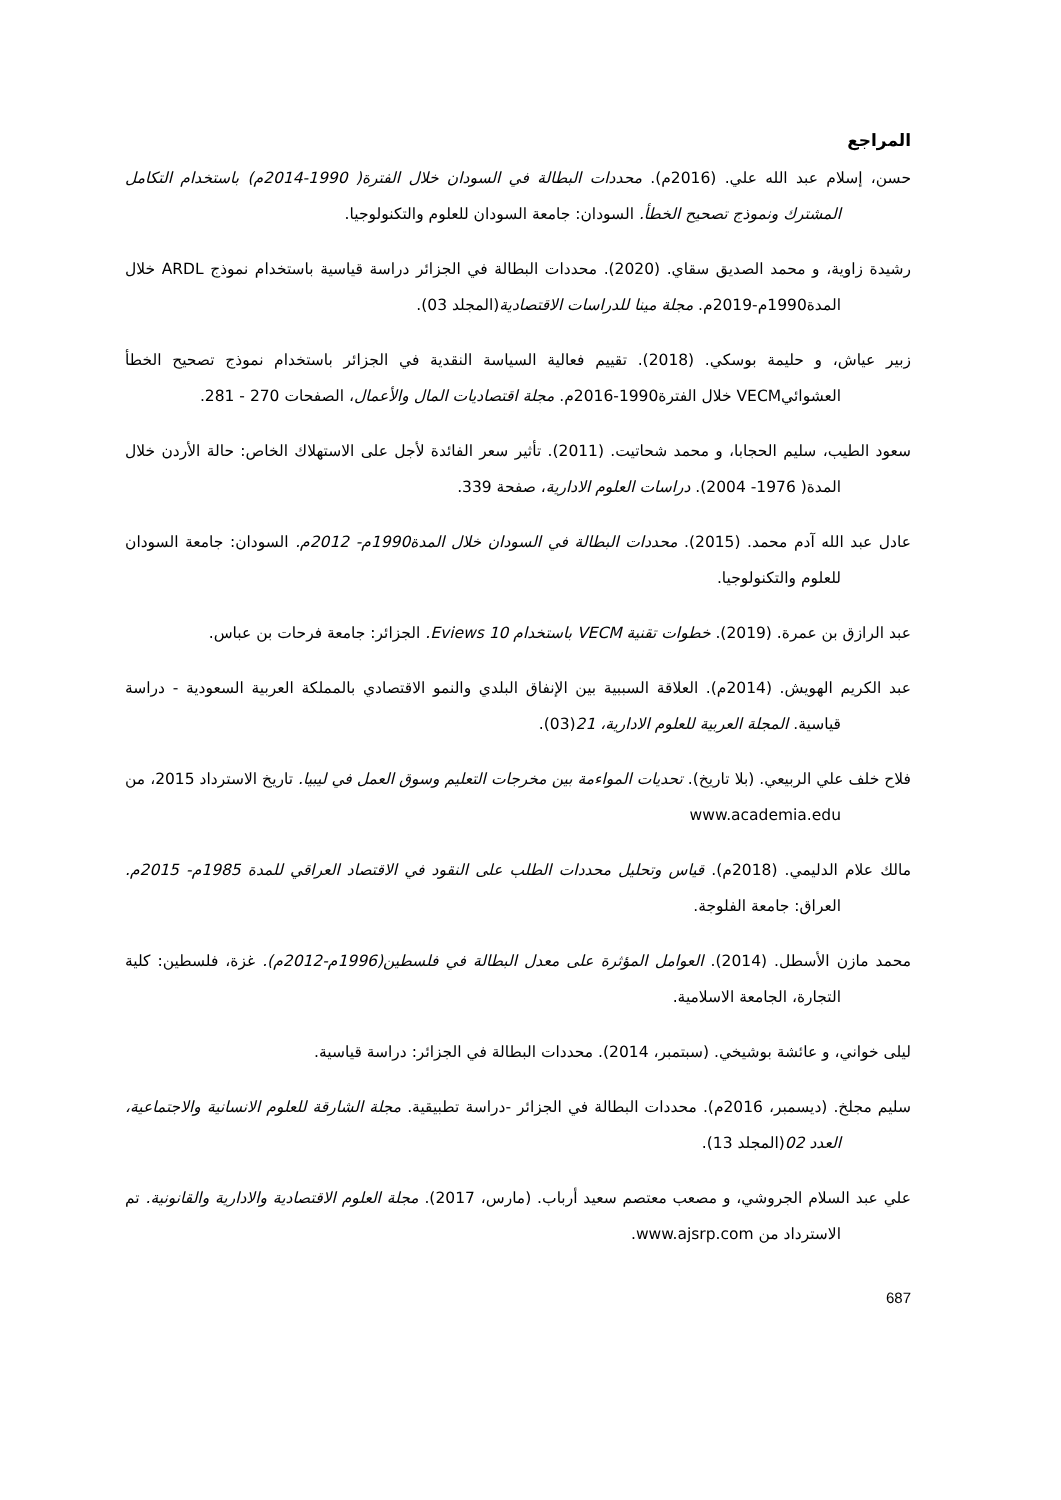المراجع
حسن، إسلام عبد الله علي. (2016م). محددات البطالة في السودان خلال الفترة( 1990-2014م) باستخدام التكامل المشترك ونموذج تصحيح الخطأ. السودان: جامعة السودان للعلوم والتكنولوجيا.
رشيدة زاوية، و محمد الصديق سقاي. (2020). محددات البطالة في الجزائر دراسة قياسية باستخدام نموذج ARDL خلال المدة1990م-2019م. مجلة مينا للدراسات الاقتصادية(المجلد 03).
زبير عياش، و حليمة بوسكي. (2018). تقييم فعالية السياسة النقدية في الجزائر باستخدام نموذج تصحيح الخطأ العشوائيVECM خلال الفترة1990-2016م. مجلة اقتصاديات المال والأعمال، الصفحات 270 - 281.
سعود الطيب، سليم الحجابا، و محمد شحاتيت. (2011). تأثير سعر الفائدة لأجل على الاستهلاك الخاص: حالة الأردن خلال المدة( 1976- 2004). دراسات العلوم الادارية، صفحة 339.
عادل عبد الله آدم محمد. (2015). محددات البطالة في السودان خلال المدة1990م- 2012م. السودان: جامعة السودان للعلوم والتكنولوجيا.
عبد الرازق بن عمرة. (2019). خطوات تقنية VECM باستخدام Eviews 10. الجزائر: جامعة فرحات بن عباس.
عبد الكريم الهويش. (2014م). العلاقة السببية بين الإنفاق البلدي والنمو الاقتصادي بالمملكة العربية السعودية - دراسة قياسية. المجلة العربية للعلوم الادارية، 21(03).
فلاح خلف علي الربيعي. (بلا تاريخ). تحديات المواءمة بين مخرجات التعليم وسوق العمل في ليبيا. تاريخ الاسترداد 2015، من www.academia.edu
مالك علام الدليمي. (2018م). قياس وتحليل محددات الطلب على النقود في الاقتصاد العراقي للمدة 1985م- 2015م. العراق: جامعة الفلوجة.
محمد مازن الأسطل. (2014). العوامل المؤثرة على معدل البطالة في فلسطين(1996م-2012م). غزة، فلسطين: كلية التجارة، الجامعة الاسلامية.
ليلى خواني، و عائشة بوشيخي. (سبتمبر، 2014). محددات البطالة في الجزائر: دراسة قياسية.
سليم مجلخ. (ديسمبر، 2016م). محددات البطالة في الجزائر -دراسة تطبيقية. مجلة الشارقة للعلوم الانسانية والاجتماعية، العدد 02(المجلد 13).
علي عبد السلام الجروشي، و مصعب معتصم سعيد أرباب. (مارس، 2017). مجلة العلوم الاقتصادية والادارية والقانونية. تم الاسترداد من www.ajsrp.com.
687